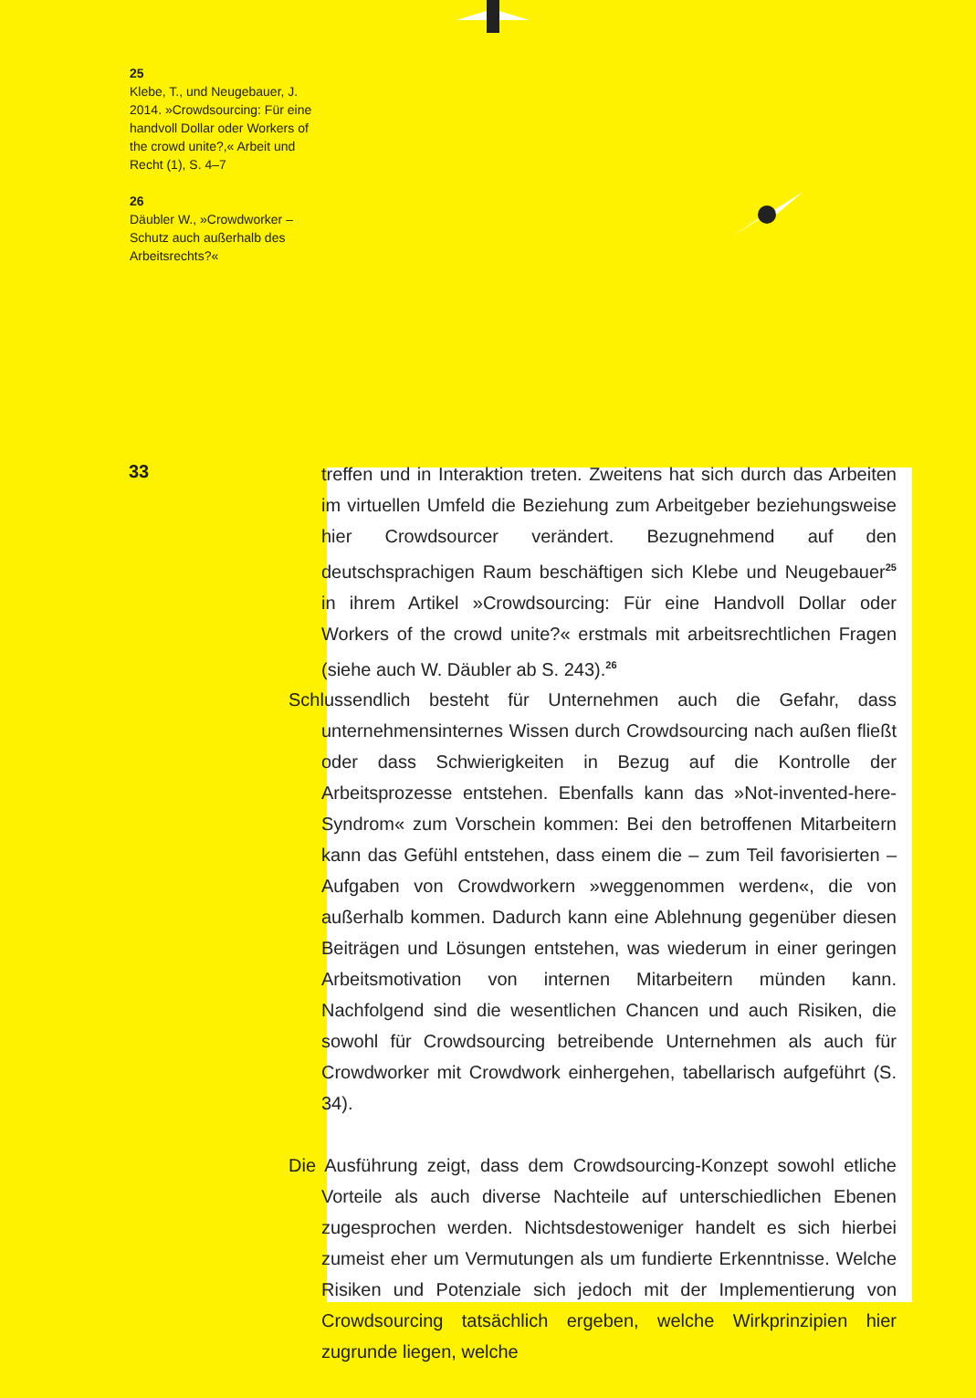25
Klebe, T., und Neugebauer, J. 2014. »Crowdsourcing: Für eine handvoll Dollar oder Workers of the crowd unite?,« Arbeit und Recht (1), S. 4–7
26
Däubler W., »Crowdworker – Schutz auch außerhalb des Arbeitsrechts?«
33
treffen und in Interaktion treten. Zweitens hat sich durch das Arbeiten im virtuellen Umfeld die Beziehung zum Arbeitgeber beziehungsweise hier Crowdsourcer verändert. Bezugnehmend auf den deutschsprachigen Raum beschäftigen sich Klebe und Neugebauer<sup>25</sup> in ihrem Artikel »Crowdsourcing: Für eine Handvoll Dollar oder Workers of the crowd unite?« erstmals mit arbeitsrechtlichen Fragen (siehe auch W. Däubler ab S. 243).<sup>26</sup>
Schlussendlich besteht für Unternehmen auch die Gefahr, dass unternehmensinternes Wissen durch Crowdsourcing nach außen fließt oder dass Schwierigkeiten in Bezug auf die Kontrolle der Arbeitsprozesse entstehen. Ebenfalls kann das »Not-invented-here-Syndrom« zum Vorschein kommen: Bei den betroffenen Mitarbeitern kann das Gefühl entstehen, dass einem die – zum Teil favorisierten – Aufgaben von Crowdworkern »weggenommen werden«, die von außerhalb kommen. Dadurch kann eine Ablehnung gegenüber diesen Beiträgen und Lösungen entstehen, was wiederum in einer geringen Arbeitsmotivation von internen Mitarbeitern münden kann. Nachfolgend sind die wesentlichen Chancen und auch Risiken, die sowohl für Crowdsourcing betreibende Unternehmen als auch für Crowdworker mit Crowdwork einhergehen, tabellarisch aufgeführt (S. 34).
Die Ausführung zeigt, dass dem Crowdsourcing-Konzept sowohl etliche Vorteile als auch diverse Nachteile auf unterschiedlichen Ebenen zugesprochen werden. Nichtsdestoweniger handelt es sich hierbei zumeist eher um Vermutungen als um fundierte Erkenntnisse. Welche Risiken und Potenziale sich jedoch mit der Implementierung von Crowdsourcing tatsächlich ergeben, welche Wirkprinzipien hier zugrunde liegen, welche